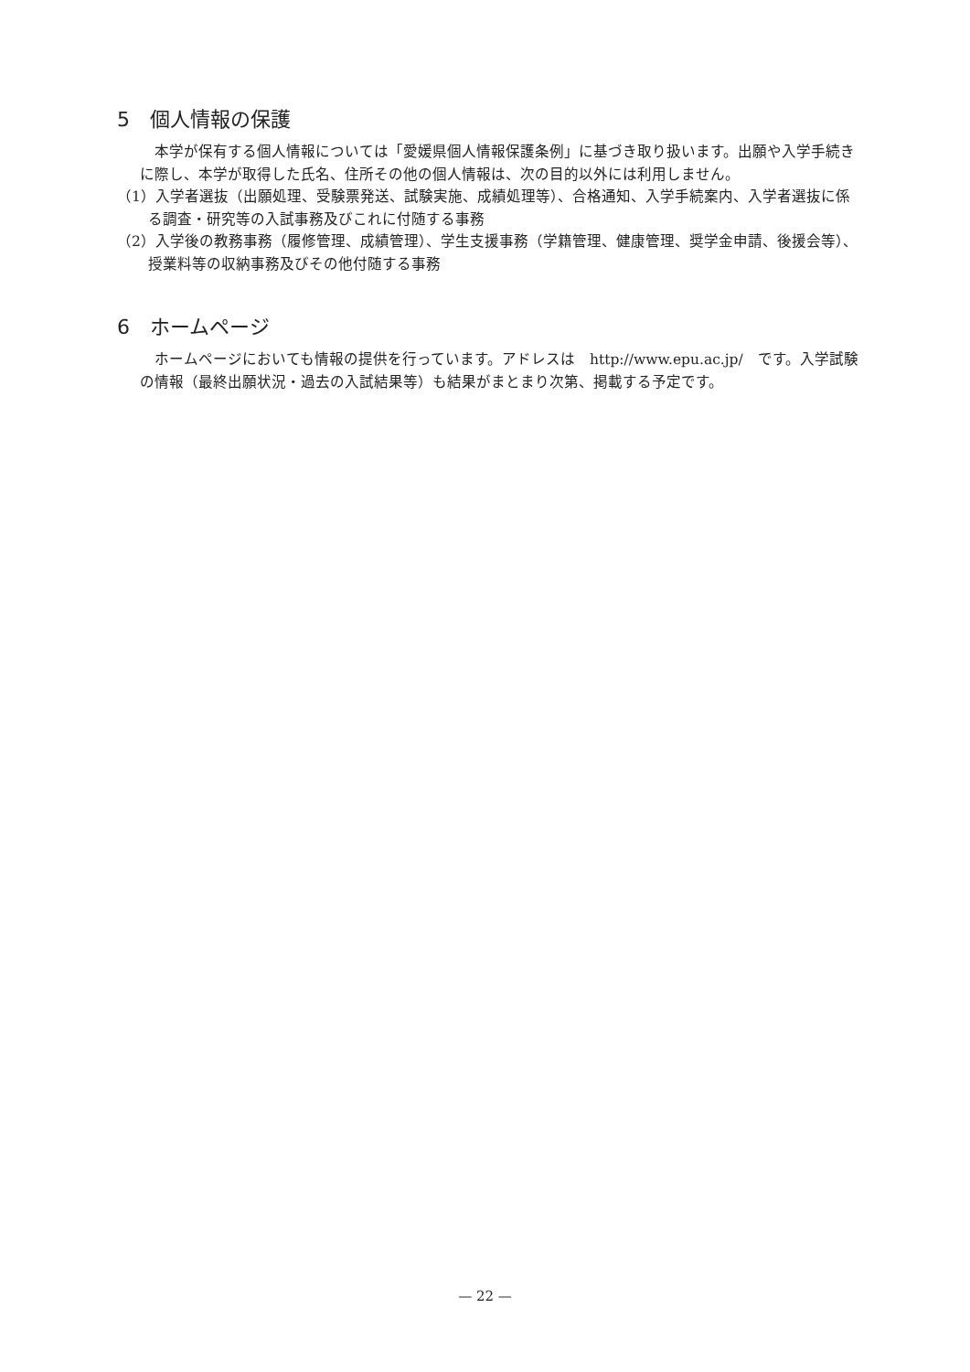5　個人情報の保護
本学が保有する個人情報については「愛媛県個人情報保護条例」に基づき取り扱います。出願や入学手続きに際し、本学が取得した氏名、住所その他の個人情報は、次の目的以外には利用しません。
（1）入学者選抜（出願処理、受験票発送、試験実施、成績処理等）、合格通知、入学手続案内、入学者選抜に係る調査・研究等の入試事務及びこれに付随する事務
（2）入学後の教務事務（履修管理、成績管理）、学生支援事務（学籍管理、健康管理、奨学金申請、後援会等）、授業料等の収納事務及びその他付随する事務
6　ホームページ
ホームページにおいても情報の提供を行っています。アドレスは　http://www.epu.ac.jp/　です。入学試験の情報（最終出願状況・過去の入試結果等）も結果がまとまり次第、掲載する予定です。
— 22 —